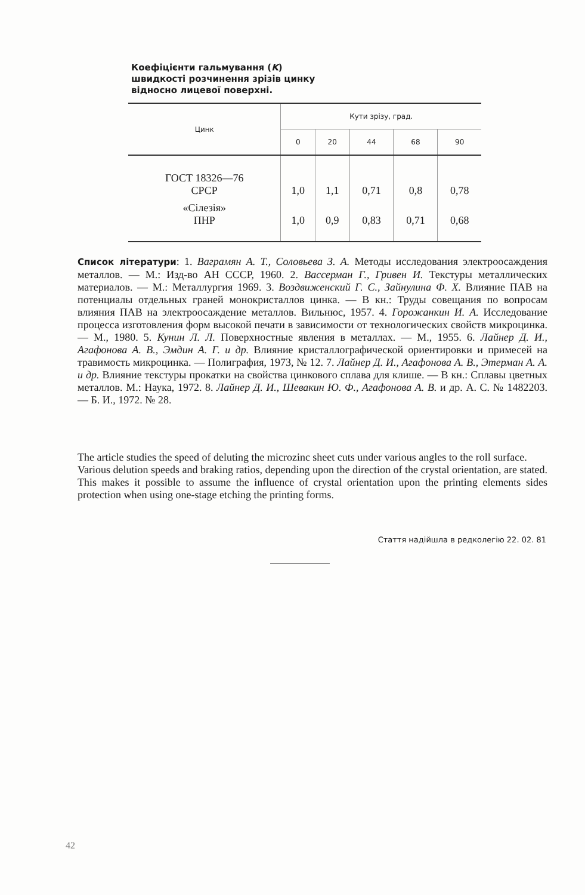Коефіцієнти гальмування (K)
швидкості розчинення зрізів цинку
відносно лицевої поверхні.
| Цинк | Кути зрізу, град. | | | | |
| --- | --- | --- | --- | --- | --- |
| | 0 | 20 | 44 | 68 | 90 |
| ГОСТ 18326—76 СРСР | 1,0 | 1,1 | 0,71 | 0,8 | 0,78 |
| «Сілезія» ПНР | 1,0 | 0,9 | 0,83 | 0,71 | 0,68 |
Список літератури: 1. Ваграмян А. Т., Соловьева З. А. Методы исследования электроосаждения металлов. — М.: Изд-во АН СССР, 1960. 2. Вассерман Г., Гривен И. Текстуры металлических материалов. — М.: Металлургия 1969. 3. Воздвиженский Г. С., Зайнулина Ф. Х. Влияние ПАВ на потенциалы отдельных граней монокристаллов цинка. — В кн.: Труды совещания по вопросам влияния ПАВ на электроосаждение металлов. Вильнюс, 1957. 4. Горожанкин И. А. Исследование процесса изготовления форм высокой печати в зависимости от технологических свойств микроцинка. — М., 1980. 5. Кунин Л. Л. Поверхностные явления в металлах. — М., 1955. 6. Лайнер Д. И., Агафонова А. В., Эмдин А. Г. и др. Влияние кристаллографической ориентировки и примесей на травимость микроцинка. — Полиграфия, 1973, № 12. 7. Лайнер Д. И., Агафонова А. В., Этерман А. А. и др. Влияние текстуры прокатки на свойства цинкового сплава для клише. — В кн.: Сплавы цветных металлов. М.: Наука, 1972. 8. Лайнер Д. И., Шевакин Ю. Ф., Агафонова А. В. и др. А. С. № 1482203. — Б. И., 1972. № 28.
The article studies the speed of deluting the microzinc sheet cuts under various angles to the roll surface.
Various delution speeds and braking ratios, depending upon the direction of the crystal orientation, are stated. This makes it possible to assume the influence of crystal orientation upon the printing elements sides protection when using one-stage etching the printing forms.
Стаття надійшла в редколегію 22. 02. 81
42